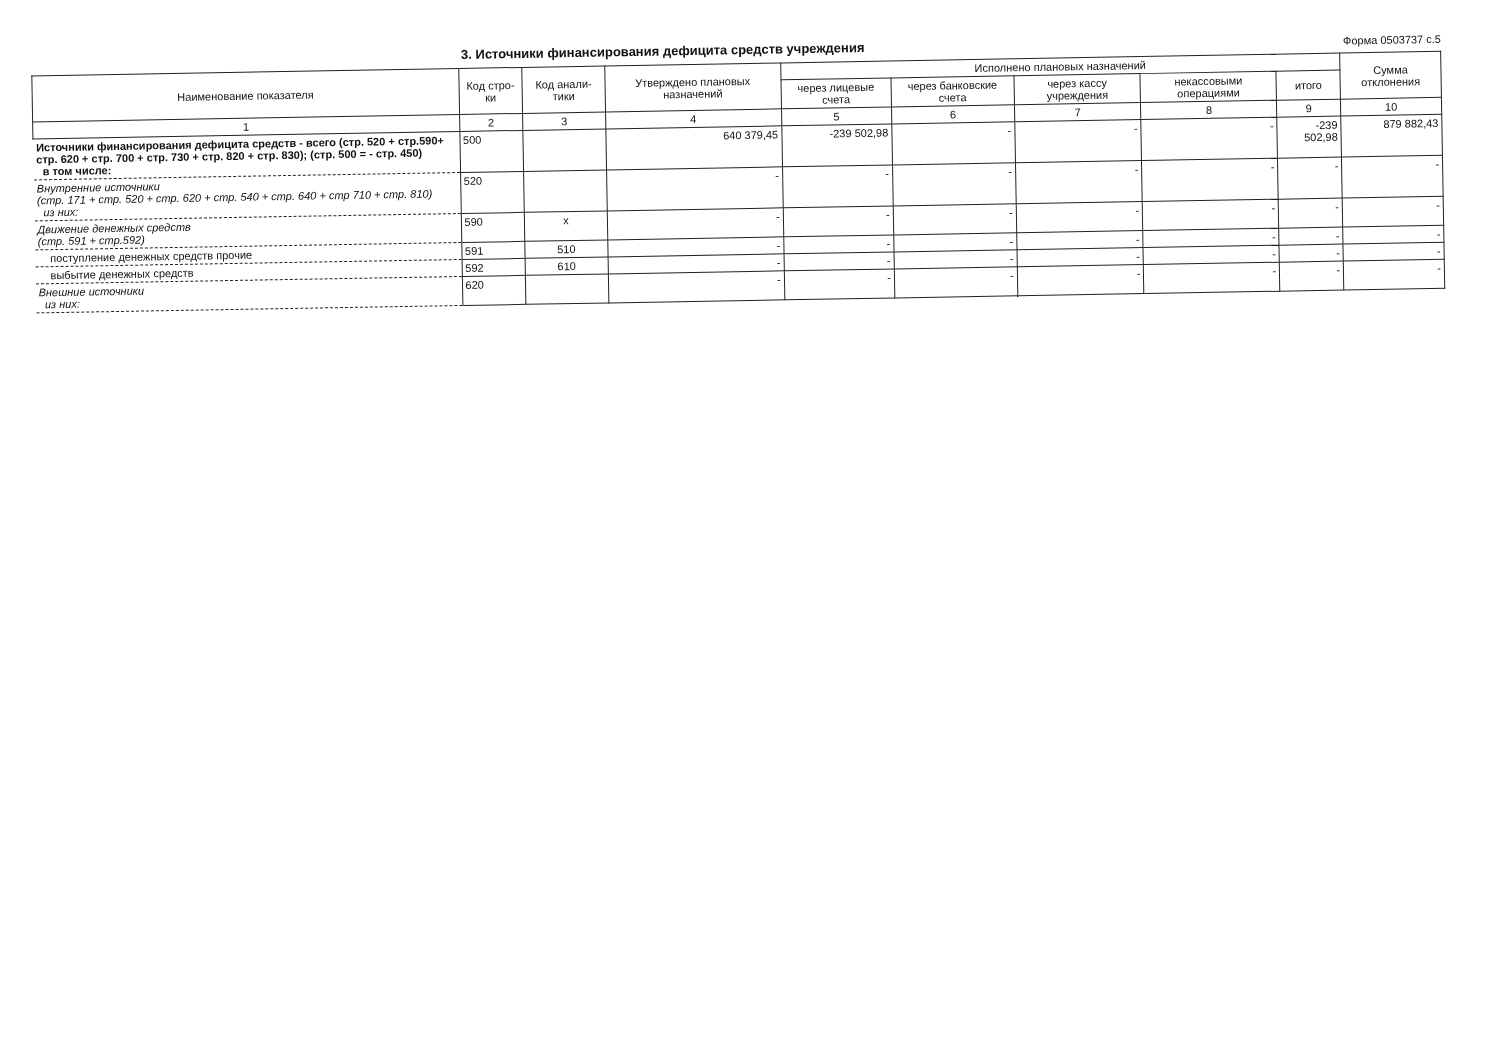3. Источники финансирования дефицита средств учреждения
Форма 0503737 с.5
| Наименование показателя | Код стро-ки | Код анали-тики | Утверждено плановых назначений | Исполнено плановых назначений | | | | | Сумма отклонения |
| --- | --- | --- | --- | --- | --- | --- | --- | --- | --- |
| | | | | через лицевые счета | через банковские счета | через кассу учреждения | некассовыми операциями | итого | |
| 1 | 2 | 3 | 4 | 5 | 6 | 7 | 8 | 9 | 10 |
| Источники финансирования дефицита средств - всего (стр. 520 + стр.590+ стр. 620 + стр. 700 + стр. 730 + стр. 820 + стр. 830); (стр. 500 = - стр. 450) в том числе: | 500 | | 640 379,45 | -239 502,98 | - | - | - | -239 502,98 | 879 882,43 |
| Внутренние источники (стр. 171 + стр. 520 + стр. 620 + стр. 540 + стр. 640 + стр 710 + стр. 810) из них: | 520 | | - | - | - | - | - | - | - |
| Движение денежных средств (стр. 591 + стр.592) | 590 | x | - | - | - | - | - | - | - |
| поступление денежных средств прочие | 591 | 510 | - | - | - | - | - | - | - |
| выбытие денежных средств | 592 | 610 | - | - | - | - | - | - | - |
| Внешние источники из них: | 620 | | - | - | - | - | - | - | - |